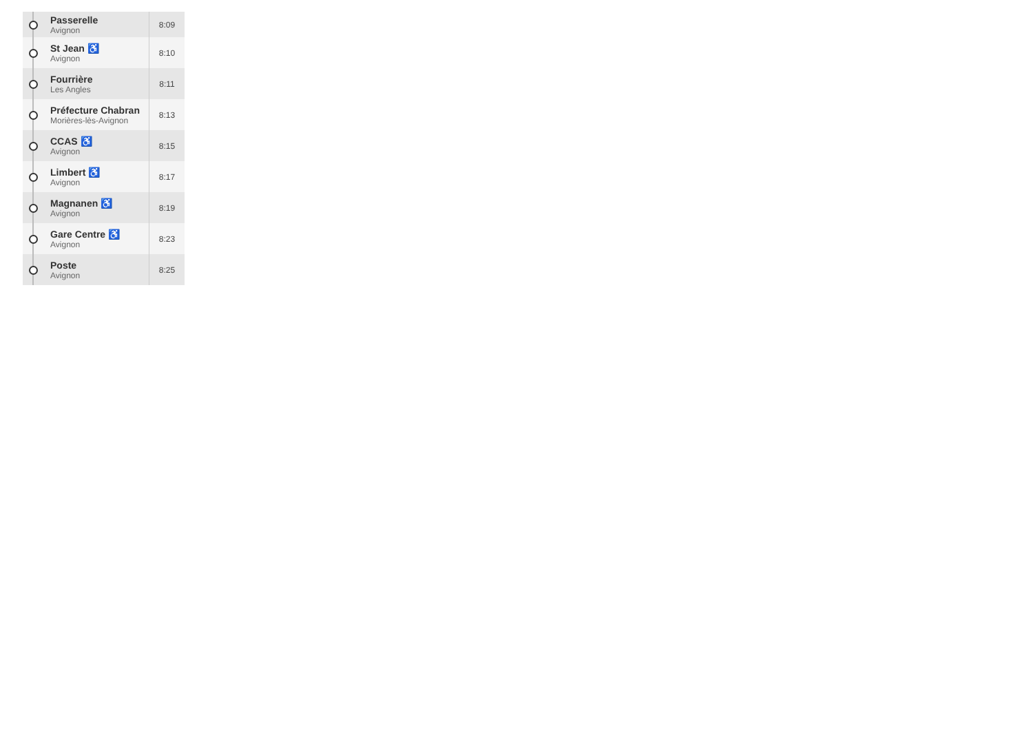| | Passerelle Avignon | 8:09 |
| | St Jean ♿ Avignon | 8:10 |
| | Fourrière Les Angles | 8:11 |
| | Préfecture Chabran Morières-lès-Avignon | 8:13 |
| | CCAS ♿ Avignon | 8:15 |
| | Limbert ♿ Avignon | 8:17 |
| | Magnanen ♿ Avignon | 8:19 |
| | Gare Centre ♿ Avignon | 8:23 |
| | Poste Avignon | 8:25 |